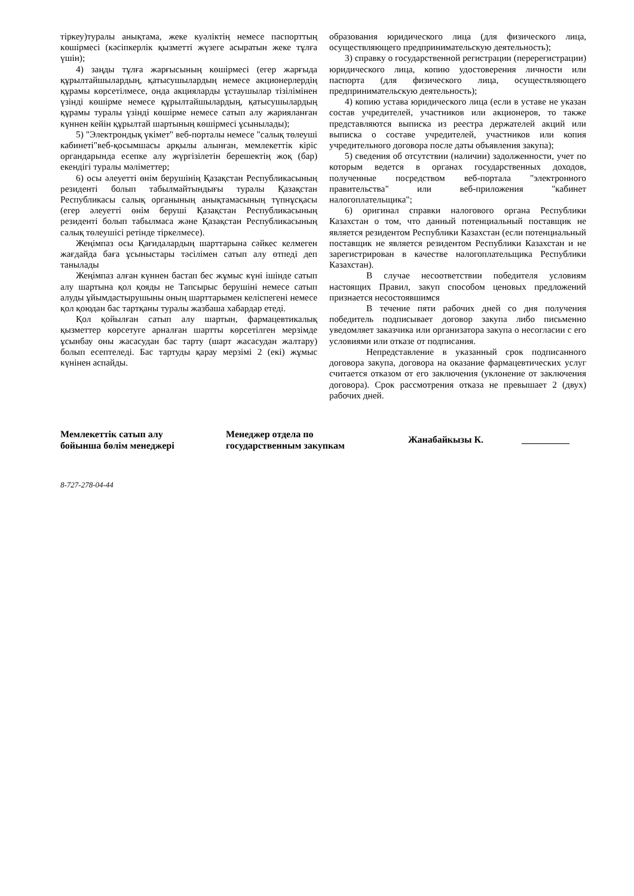тіркеу)туралы анықтама, жеке куәліктің немесе паспорттың көшірмесі (кәсіпкерлік қызметті жүзеге асыратын жеке тұлға үшін);
4) заңды тұлға жарғысының көшірмесі (егер жарғыда құрылтайшылардың, қатысушылардың немесе акционерлердің құрамы көрсетілмесе, онда акцияларды ұстаушылар тізілімінен үзінді көшірме немесе құрылтайшылардың, қатысушылардың құрамы туралы үзінді көшірме немесе сатып алу жарияланған күннен кейін құрылтай шартының көшірмесі ұсынылады);
5) "Электрондық үкімет" веб-порталы немесе "салық төлеуші кабинеті"веб-қосымшасы арқылы алынған, мемлекеттік кіріс органдарында есепке алу жүргізілетін берешектің жоқ (бар) екендігі туралы мәліметтер;
6) осы әлеуетті өнім берушінің Қазақстан Республикасының резиденті болып табылмайтындығы туралы Қазақстан Республикасы салық органының анықтамасының түпнұсқасы (егер әлеуетті өнім беруші Қазақстан Республикасының резиденті болып табылмаса және Қазақстан Республикасының салық төлеушісі ретінде тіркелмесе).
Жеңімпаз осы Қағидалардың шарттарына сәйкес келмеген жағдайда баға ұсыныстары тәсілімен сатып алу өтпеді деп танылады
Жеңімпаз алған күннен бастап бес жұмыс күні ішінде сатып алу шартына қол қояды не Тапсырыс берушіні немесе сатып алуды ұйымдастырушыны оның шарттарымен келіспегені немесе қол қоюдан бас тартқаны туралы жазбаша хабардар етеді.
Қол қойылған сатып алу шартын, фармацевтикалық қызметтер көрсетуге арналған шартты көрсетілген мерзімде ұсынбау оны жасасудан бас тарту (шарт жасасудан жалтару) болып есептеледі. Бас тартуды қарау мерзімі 2 (екі) жұмыс күнінен аспайды.
образования юридического лица (для физического лица, осуществляющего предпринимательскую деятельность);
3) справку о государственной регистрации (перерегистрации) юридического лица, копию удостоверения личности или паспорта (для физического лица, осуществляющего предпринимательскую деятельность);
4) копию устава юридического лица (если в уставе не указан состав учредителей, участников или акционеров, то также представляются выписка из реестра держателей акций или выписка о составе учредителей, участников или копия учредительного договора после даты объявления закупа);
5) сведения об отсутствии (наличии) задолженности, учет по которым ведется в органах государственных доходов, полученные посредством веб-портала "электронного правительства" или веб-приложения "кабинет налогоплательщика";
6) оригинал справки налогового органа Республики Казахстан о том, что данный потенциальный поставщик не является резидентом Республики Казахстан (если потенциальный поставщик не является резидентом Республики Казахстан и не зарегистрирован в качестве налогоплательщика Республики Казахстан).
В случае несоответствии победителя условиям настоящих Правил, закуп способом ценовых предложений признается несостоявшимся
В течение пяти рабочих дней со дня получения победитель подписывает договор закупа либо письменно уведомляет заказчика или организатора закупа о несогласии с его условиями или отказе от подписания.
Непредставление в указанный срок подписанного договора закупа, договора на оказание фармацевтических услуг считается отказом от его заключения (уклонение от заключения договора). Срок рассмотрения отказа не превышает 2 (двух) рабочих дней.
Мемлекеттік сатып алу
бойынша бөлім менеджері
Менеджер отдела по
государственным закупкам
Жанабайкызы К. __________
8-727-278-04-44